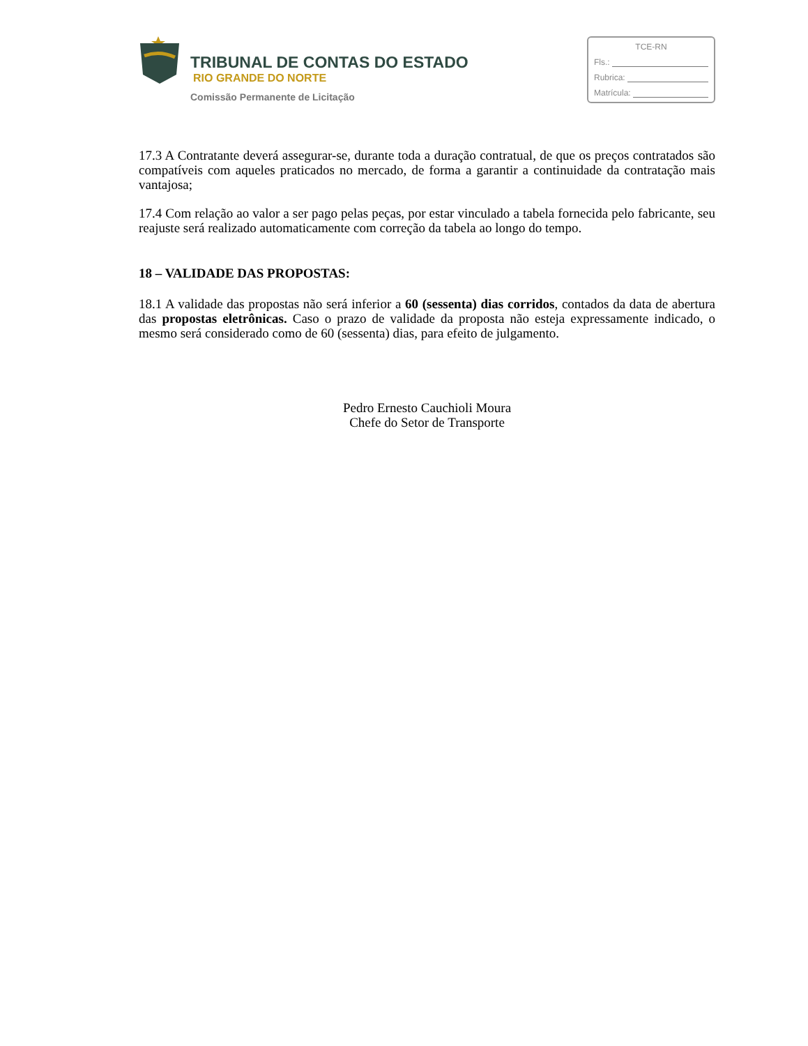TRIBUNAL DE CONTAS DO ESTADO
RIO GRANDE DO NORTE
Comissão Permanente de Licitação
TCE-RN
Fls.:
Rubrica:
Matrícula:
17.3 A Contratante deverá assegurar-se, durante toda a duração contratual, de que os preços contratados são compatíveis com aqueles praticados no mercado, de forma a garantir a continuidade da contratação mais vantajosa;
17.4 Com relação ao valor a ser pago pelas peças, por estar vinculado a tabela fornecida pelo fabricante, seu reajuste será realizado automaticamente com correção da tabela ao longo do tempo.
18 – VALIDADE DAS PROPOSTAS:
18.1 A validade das propostas não será inferior a 60 (sessenta) dias corridos, contados da data de abertura das propostas eletrônicas. Caso o prazo de validade da proposta não esteja expressamente indicado, o mesmo será considerado como de 60 (sessenta) dias, para efeito de julgamento.
Pedro Ernesto Cauchioli Moura
Chefe do Setor de Transporte